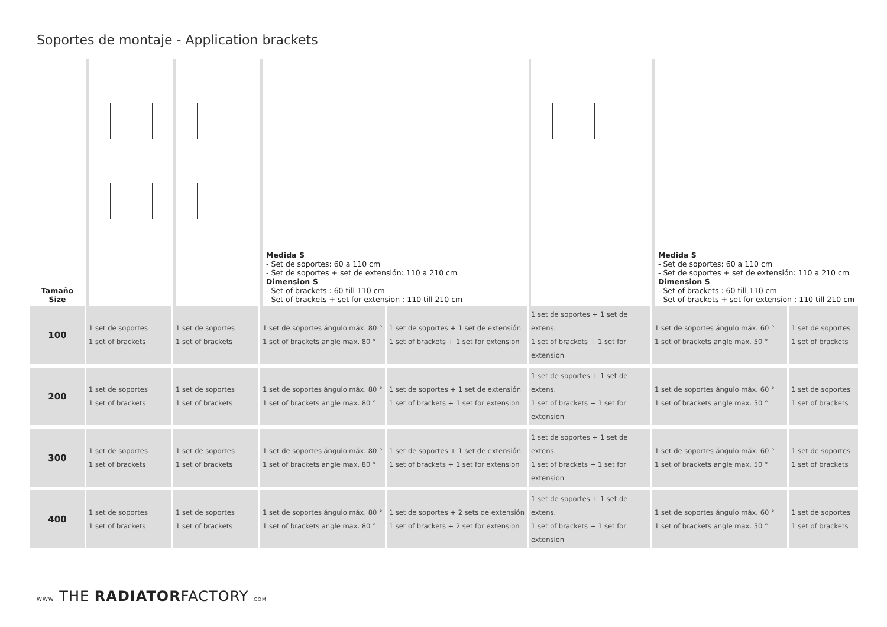Soportes de montaje - Application brackets
| Tamaño Size | | | Medida S - Set de soportes: 60 a 110 cm - Set de soportes + set de extensión: 110 a 210 cm Dimension S - Set of brackets : 60 till 110 cm - Set of brackets + set for extension : 110 till 210 cm | | | Medida S - Set de soportes: 60 a 110 cm - Set de soportes + set de extensión: 110 a 210 cm Dimension S - Set of brackets : 60 till 110 cm - Set of brackets + set for extension : 110 till 210 cm | |
| 100 | 1 set de soportes 1 set of brackets | 1 set de soportes 1 set of brackets | 1 set de soportes ángulo máx. 80 ° 1 set of brackets angle max. 80 ° | 1 set de soportes + 1 set de extensión 1 set of brackets + 1 set for extension | 1 set de soportes + 1 set de extens. 1 set of brackets + 1 set for extension | 1 set de soportes ángulo máx. 60 ° 1 set of brackets angle max. 50 ° | 1 set de soportes 1 set of brackets |
| 200 | 1 set de soportes 1 set of brackets | 1 set de soportes 1 set of brackets | 1 set de soportes ángulo máx. 80 ° 1 set of brackets angle max. 80 ° | 1 set de soportes + 1 set de extensión 1 set of brackets + 1 set for extension | 1 set de soportes + 1 set de extens. 1 set of brackets + 1 set for extension | 1 set de soportes ángulo máx. 60 ° 1 set of brackets angle max. 50 ° | 1 set de soportes 1 set of brackets |
| 300 | 1 set de soportes 1 set of brackets | 1 set de soportes 1 set of brackets | 1 set de soportes ángulo máx. 80 ° 1 set of brackets angle max. 80 ° | 1 set de soportes + 1 set de extensión 1 set of brackets + 1 set for extension | 1 set de soportes + 1 set de extens. 1 set of brackets + 1 set for extension | 1 set de soportes ángulo máx. 60 ° 1 set of brackets angle max. 50 ° | 1 set de soportes 1 set of brackets |
| 400 | 1 set de soportes 1 set of brackets | 1 set de soportes 1 set of brackets | 1 set de soportes ángulo máx. 80 ° 1 set of brackets angle max. 80 ° | 1 set de soportes + 2 sets de extensión 1 set of brackets + 2 set for extension | 1 set de soportes + 1 set de extens. 1 set of brackets + 1 set for extension | 1 set de soportes ángulo máx. 60 ° 1 set of brackets angle max. 50 ° | 1 set de soportes 1 set of brackets |
WWW THE RADIATORFACTORY COM